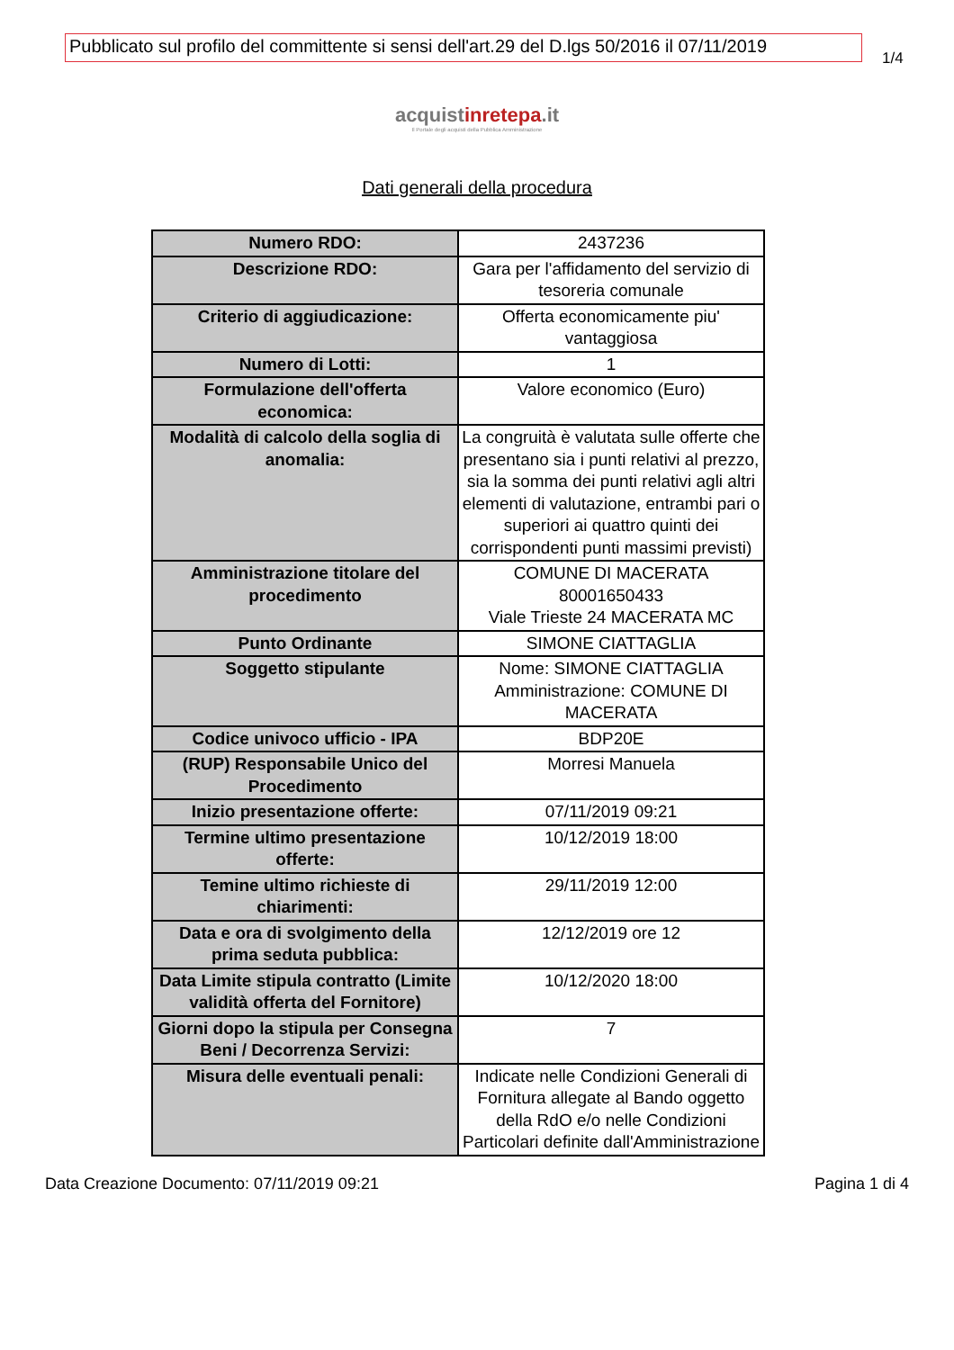Pubblicato sul profilo del committente si sensi dell'art.29 del D.lgs 50/2016 il 07/11/2019
1/4
acquistinrete pa.it
Il Portale degli acquisti della Pubblica Amministrazione
Dati generali della procedura
| Numero RDO: | 2437236 |
| Descrizione RDO: | Gara per l'affidamento del servizio di tesoreria comunale |
| Criterio di aggiudicazione: | Offerta economicamente piu' vantaggiosa |
| Numero di Lotti: | 1 |
| Formulazione dell'offerta economica: | Valore economico (Euro) |
| Modalità di calcolo della soglia di anomalia: | La congruità è valutata sulle offerte che presentano sia i punti relativi al prezzo, sia la somma dei punti relativi agli altri elementi di valutazione, entrambi pari o superiori ai quattro quinti dei corrispondenti punti massimi previsti) |
| Amministrazione titolare del procedimento | COMUNE DI MACERATA 80001650433 Viale Trieste 24 MACERATA MC |
| Punto Ordinante | SIMONE CIATTAGLIA |
| Soggetto stipulante | Nome: SIMONE CIATTAGLIA Amministrazione: COMUNE DI MACERATA |
| Codice univoco ufficio - IPA | BDP20E |
| (RUP) Responsabile Unico del Procedimento | Morresi Manuela |
| Inizio presentazione offerte: | 07/11/2019 09:21 |
| Termine ultimo presentazione offerte: | 10/12/2019 18:00 |
| Temine ultimo richieste di chiarimenti: | 29/11/2019 12:00 |
| Data e ora di svolgimento della prima seduta pubblica: | 12/12/2019 ore 12 |
| Data Limite stipula contratto (Limite validità offerta del Fornitore) | 10/12/2020 18:00 |
| Giorni dopo la stipula per Consegna Beni / Decorrenza Servizi: | 7 |
| Misura delle eventuali penali: | Indicate nelle Condizioni Generali di Fornitura allegate al Bando oggetto della RdO e/o nelle Condizioni Particolari definite dall'Amministrazione |
Data Creazione Documento: 07/11/2019 09:21 Pagina 1 di 4